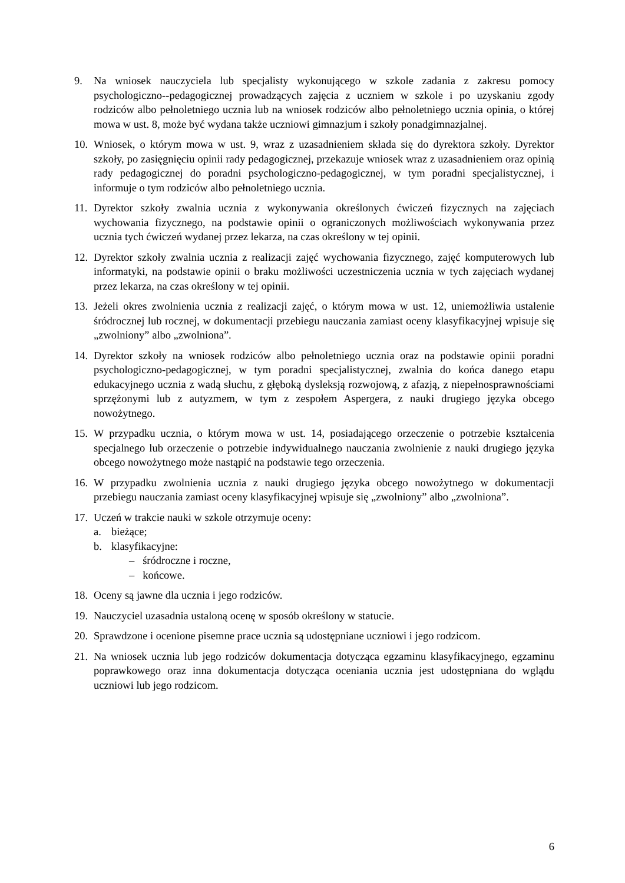9. Na wniosek nauczyciela lub specjalisty wykonującego w szkole zadania z zakresu pomocy psychologiczno--pedagogicznej prowadzących zajęcia z uczniem w szkole i po uzyskaniu zgody rodziców albo pełnoletniego ucznia lub na wniosek rodziców albo pełnoletniego ucznia opinia, o której mowa w ust. 8, może być wydana także uczniowi gimnazjum i szkoły ponadgimnazjalnej.
10.
Wniosek, o którym mowa w ust. 9, wraz z uzasadnieniem składa się do dyrektora szkoły. Dyrektor szkoły, po zasięgnięciu opinii rady pedagogicznej, przekazuje wniosek wraz z uzasadnieniem oraz opinią rady pedagogicznej do poradni psychologiczno-pedagogicznej, w tym poradni specjalistycznej, i informuje o tym rodziców albo pełnoletniego ucznia.
11.
Dyrektor szkoły zwalnia ucznia z wykonywania określonych ćwiczeń fizycznych na zajęciach wychowania fizycznego, na podstawie opinii o ograniczonych możliwościach wykonywania przez ucznia tych ćwiczeń wydanej przez lekarza, na czas określony w tej opinii.
12.
Dyrektor szkoły zwalnia ucznia z realizacji zajęć wychowania fizycznego, zajęć komputerowych lub informatyki, na podstawie opinii o braku możliwości uczestniczenia ucznia w tych zajęciach wydanej przez lekarza, na czas określony w tej opinii.
13.
Jeżeli okres zwolnienia ucznia z realizacji zajęć, o którym mowa w ust. 12, uniemożliwia ustalenie śródrocznej lub rocznej, w dokumentacji przebiegu nauczania zamiast oceny klasyfikacyjnej wpisuje się „zwolniony” albo „zwolniona”.
14.
Dyrektor szkoły na wniosek rodziców albo pełnoletniego ucznia oraz na podstawie opinii poradni psychologiczno-pedagogicznej, w tym poradni specjalistycznej, zwalnia do końca danego etapu edukacyjnego ucznia z wadą słuchu, z głęboką dysleksją rozwojową, z afazją, z niepełnosprawnościami sprzężonymi lub z autyzmem, w tym z zespołem Aspergera, z nauki drugiego języka obcego nowożytnego.
15.
W przypadku ucznia, o którym mowa w ust. 14, posiadającego orzeczenie o potrzebie kształcenia specjalnego lub orzeczenie o potrzebie indywidualnego nauczania zwolnienie z nauki drugiego języka obcego nowożytnego może nastąpić na podstawie tego orzeczenia.
16.
W przypadku zwolnienia ucznia z nauki drugiego języka obcego nowożytnego w dokumentacji przebiegu nauczania zamiast oceny klasyfikacyjnej wpisuje się „zwolniony” albo „zwolniona”.
17.
Uczeń w trakcie nauki w szkole otrzymuje oceny:
a. bieżące;
b. klasyfikacyjne:
– śródroczne i roczne,
– końcowe.
18.
Oceny są jawne dla ucznia i jego rodziców.
19.
Nauczyciel uzasadnia ustaloną ocenę w sposób określony w statucie.
20.
Sprawdzone i ocenione pisemne prace ucznia są udostępniane uczniowi i jego rodzicom.
21.
Na wniosek ucznia lub jego rodziców dokumentacja dotycząca egzaminu klasyfikacyjnego, egzaminu poprawkowego oraz inna dokumentacja dotycząca oceniania ucznia jest udostępniana do wglądu uczniowi lub jego rodzicom.
6